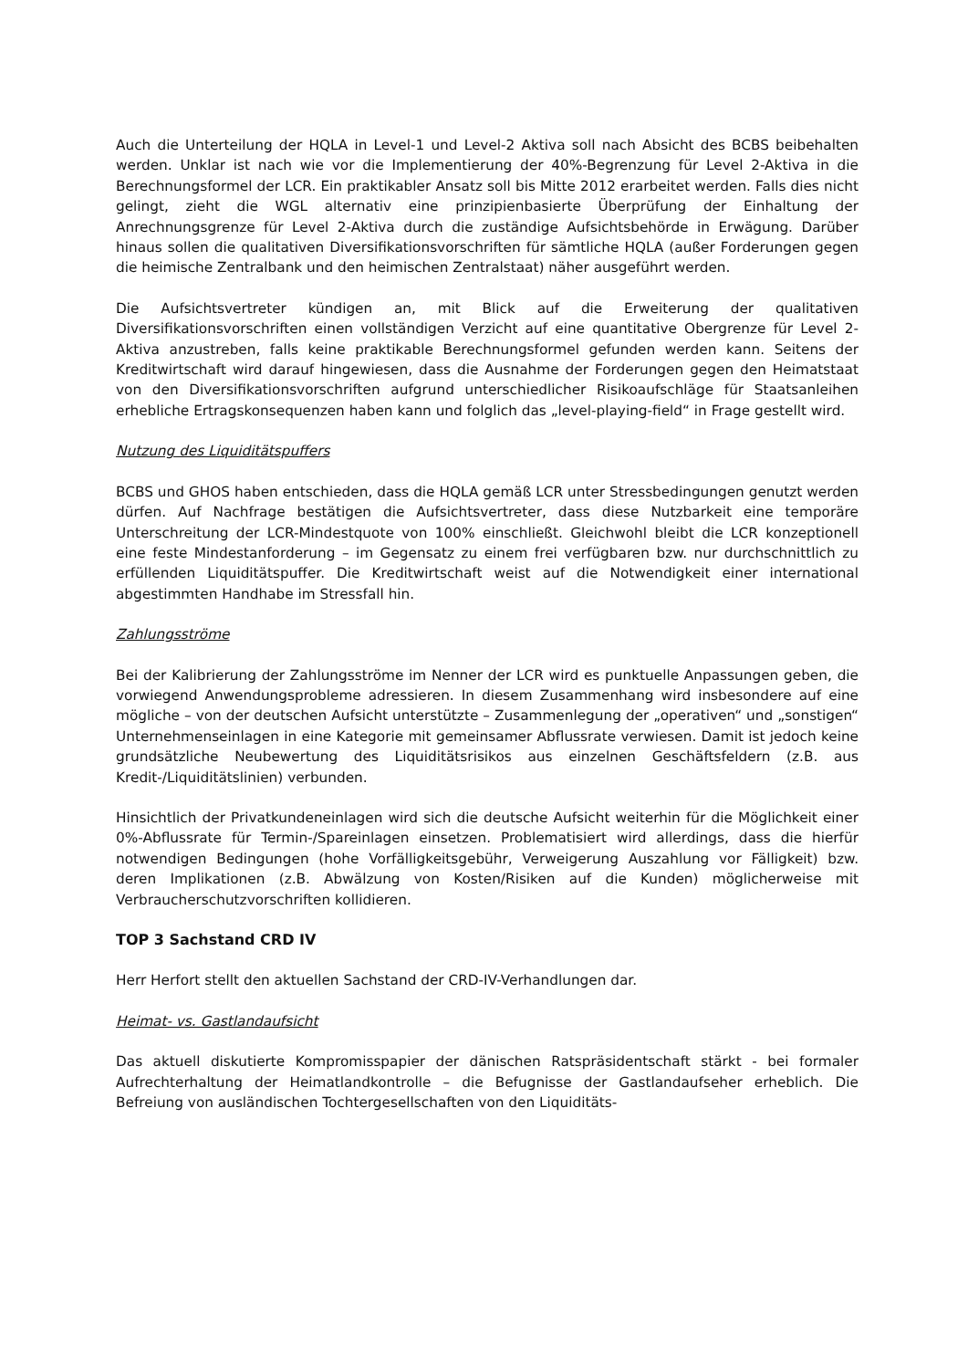Auch die Unterteilung der HQLA in Level-1 und Level-2 Aktiva soll nach Absicht des BCBS beibehalten werden. Unklar ist nach wie vor die Implementierung der 40%-Begrenzung für Level 2-Aktiva in die Berechnungsformel der LCR. Ein praktikabler Ansatz soll bis Mitte 2012 erarbeitet werden. Falls dies nicht gelingt, zieht die WGL alternativ eine prinzipienbasierte Überprüfung der Einhaltung der Anrechnungsgrenze für Level 2-Aktiva durch die zuständige Aufsichtsbehörde in Erwägung. Darüber hinaus sollen die qualitativen Diversifikationsvorschriften für sämtliche HQLA (außer Forderungen gegen die heimische Zentralbank und den heimischen Zentralstaat) näher ausgeführt werden.
Die Aufsichtsvertreter kündigen an, mit Blick auf die Erweiterung der qualitativen Diversifikationsvorschriften einen vollständigen Verzicht auf eine quantitative Obergrenze für Level 2-Aktiva anzustreben, falls keine praktikable Berechnungsformel gefunden werden kann. Seitens der Kreditwirtschaft wird darauf hingewiesen, dass die Ausnahme der Forderungen gegen den Heimatstaat von den Diversifikationsvorschriften aufgrund unterschiedlicher Risikoaufschläge für Staatsanleihen erhebliche Ertragskonsequenzen haben kann und folglich das „level-playing-field“ in Frage gestellt wird.
Nutzung des Liquiditätspuffers
BCBS und GHOS haben entschieden, dass die HQLA gemäß LCR unter Stressbedingungen genutzt werden dürfen. Auf Nachfrage bestätigen die Aufsichtsvertreter, dass diese Nutzbarkeit eine temporäre Unterschreitung der LCR-Mindestquote von 100% einschließt. Gleichwohl bleibt die LCR konzeptionell eine feste Mindestanforderung – im Gegensatz zu einem frei verfügbaren bzw. nur durchschnittlich zu erfüllenden Liquiditätspuffer. Die Kreditwirtschaft weist auf die Notwendigkeit einer international abgestimmten Handhabe im Stressfall hin.
Zahlungsströme
Bei der Kalibrierung der Zahlungsströme im Nenner der LCR wird es punktuelle Anpassungen geben, die vorwiegend Anwendungsprobleme adressieren. In diesem Zusammenhang wird insbesondere auf eine mögliche – von der deutschen Aufsicht unterstützte – Zusammenlegung der „operativen“ und „sonstigen“ Unternehmenseinlagen in eine Kategorie mit gemeinsamer Abflussrate verwiesen. Damit ist jedoch keine grundsätzliche Neubewertung des Liquiditätsrisikos aus einzelnen Geschäftsfeldern (z.B. aus Kredit-/Liquiditätslinien) verbunden.
Hinsichtlich der Privatkundeneinlagen wird sich die deutsche Aufsicht weiterhin für die Möglichkeit einer 0%-Abflussrate für Termin-/Spareinlagen einsetzen. Problematisiert wird allerdings, dass die hierfür notwendigen Bedingungen (hohe Vorfälligkeitsgebühr, Verweigerung Auszahlung vor Fälligkeit) bzw. deren Implikationen (z.B. Abwälzung von Kosten/Risiken auf die Kunden) möglicherweise mit Verbraucherschutzvorschriften kollidieren.
TOP 3 Sachstand CRD IV
Herr Herfort stellt den aktuellen Sachstand der CRD-IV-Verhandlungen dar.
Heimat- vs. Gastlandaufsicht
Das aktuell diskutierte Kompromisspapier der dänischen Ratspräsidentschaft stärkt - bei formaler Aufrechterhaltung der Heimatlandkontrolle – die Befugnisse der Gastlandaufseher erheblich. Die Befreiung von ausländischen Tochtergesellschaften von den Liquiditäts-